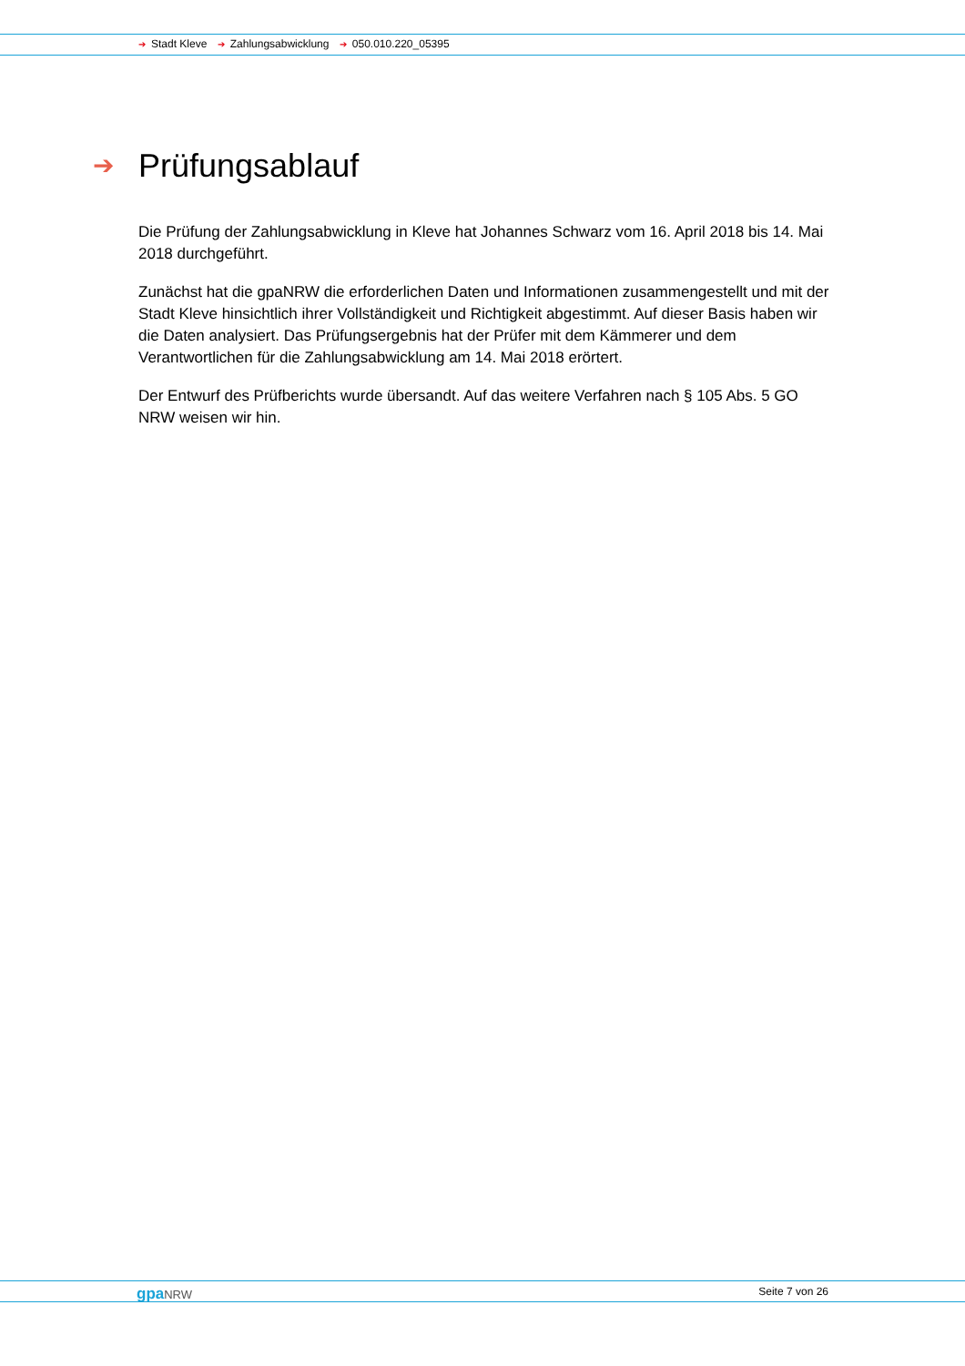➔ Stadt Kleve ➔ Zahlungsabwicklung ➔ 050.010.220_05395
➔ Prüfungsablauf
Die Prüfung der Zahlungsabwicklung in Kleve hat Johannes Schwarz vom 16. April 2018 bis 14. Mai 2018 durchgeführt.
Zunächst hat die gpaNRW die erforderlichen Daten und Informationen zusammengestellt und mit der Stadt Kleve hinsichtlich ihrer Vollständigkeit und Richtigkeit abgestimmt. Auf dieser Basis haben wir die Daten analysiert. Das Prüfungsergebnis hat der Prüfer mit dem Kämmerer und dem Verantwortlichen für die Zahlungsabwicklung am 14. Mai 2018 erörtert.
Der Entwurf des Prüfberichts wurde übersandt. Auf das weitere Verfahren nach § 105 Abs. 5 GO NRW weisen wir hin.
gpaNRW Seite 7 von 26